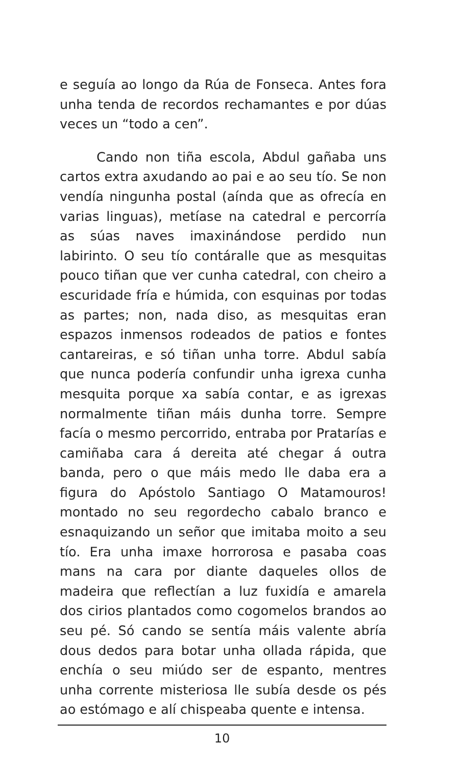e seguía ao longo da Rúa de Fonseca. Antes fora unha tenda de recordos rechamantes e por dúas veces un “todo a cen”.
Cando non tiña escola, Abdul gañaba uns cartos extra axudando ao pai e ao seu tío. Se non vendía ningunha postal (aínda que as ofrecía en varias linguas), metíase na catedral e percorría as súas naves imaxinándose perdido nun labirinto. O seu tío contáralle que as mesquitas pouco tiñan que ver cunha catedral, con cheiro a escuridade fría e húmida, con esquinas por todas as partes; non, nada diso, as mesquitas eran espazos inmensos rodeados de patios e fontes cantareiras, e só tiñan unha torre. Abdul sabía que nunca podería confundir unha igrexa cunha mesquita porque xa sabía contar, e as igrexas normalmente tiñan máis dunha torre. Sempre facía o mesmo percorrido, entraba por Pratarías e camiñaba cara á dereita até chegar á outra banda, pero o que máis medo lle daba era a figura do Apóstolo Santiago O Matamouros! montado no seu regordecho cabalo branco e esnaquizando un señor que imitaba moito a seu tío. Era unha imaxe horrorosa e pasaba coas mans na cara por diante daqueles ollos de madeira que reflectían a luz fuxidía e amarela dos cirios plantados como cogomelos brandos ao seu pé. Só cando se sentía máis valente abría dous dedos para botar unha ollada rápida, que enchía o seu miúdo ser de espanto, mentres unha corrente misteriosa lle subía desde os pés ao estómago e alí chispeaba quente e intensa.
10